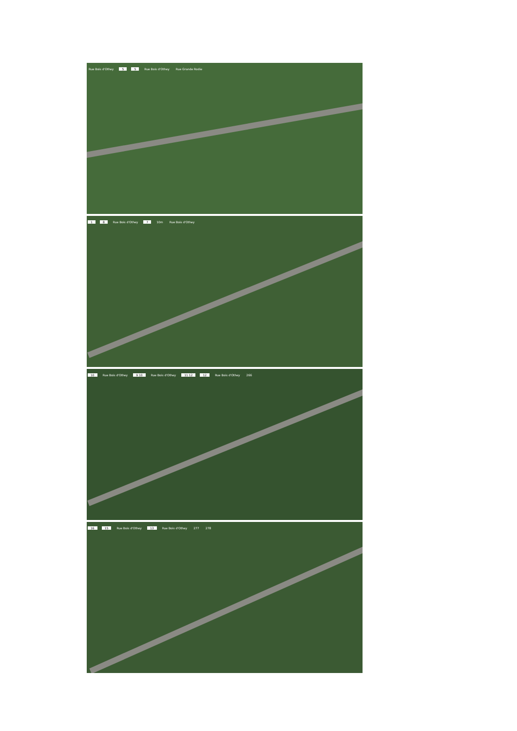Rue Bois d'Othey 5 5 Rue Bois d'Othey Rue Grande Rodie
1 8 Rue Bois d'Othey 7 10m Rue Bois d'Othey
10 Rue Bois d'Othey 9 10 Rue Bois d'Othey 11 12 12 Rue Bois d'Othey 266
16 15 Rue Bois d'Othey 13 Rue Bois d'Othey 277 278